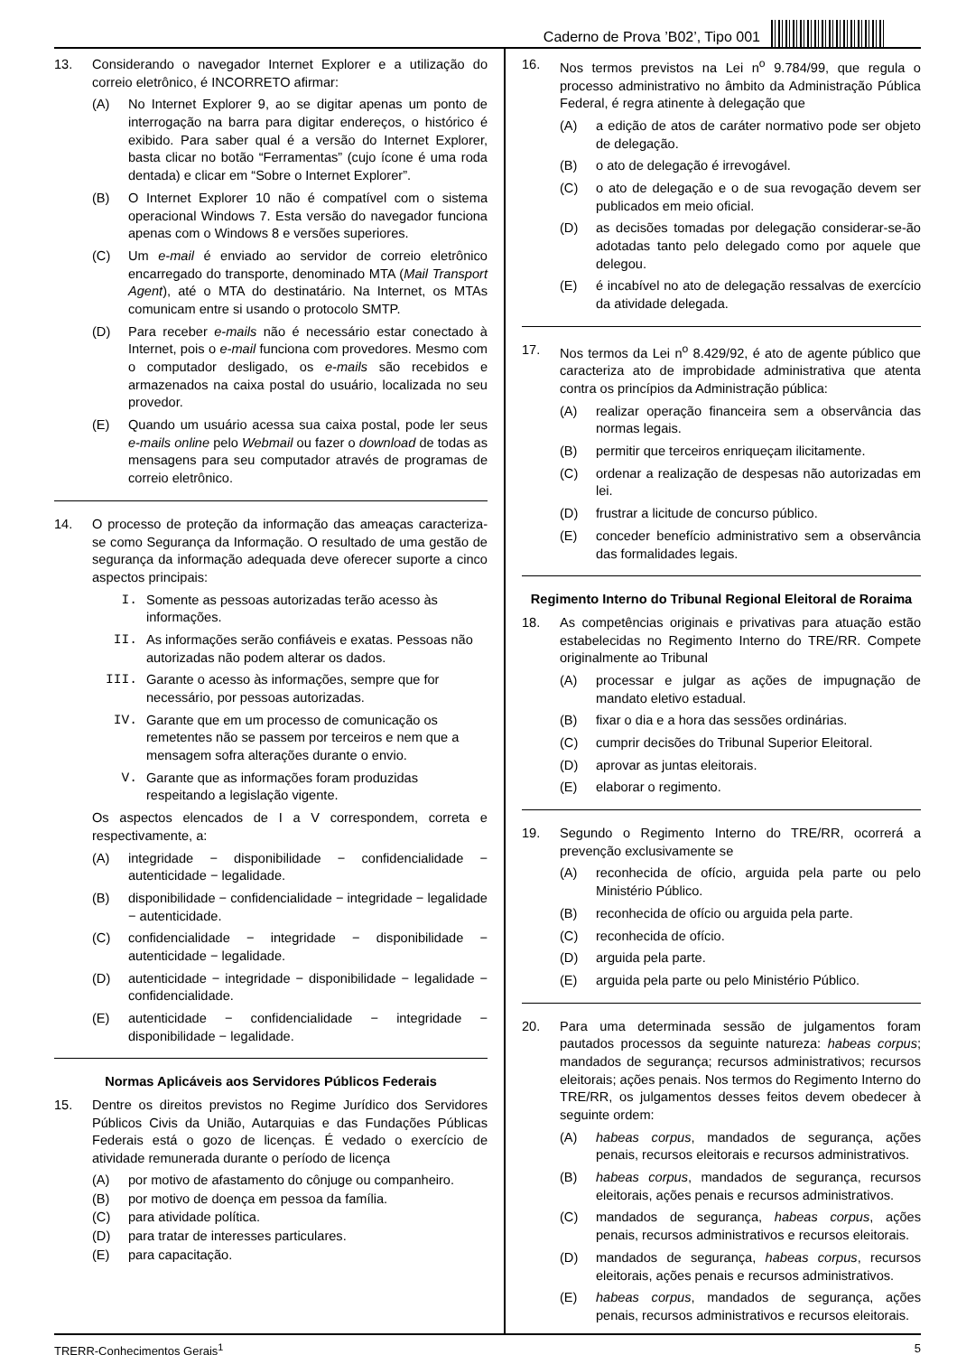Caderno de Prova ’B02’, Tipo 001
13. Considerando o navegador Internet Explorer e a utilização do correio eletrônico, é INCORRETO afirmar:
(A) No Internet Explorer 9, ao se digitar apenas um ponto de interrogação na barra para digitar endereços, o histórico é exibido. Para saber qual é a versão do Internet Explorer, basta clicar no botão “Ferramentas” (cujo ícone é uma roda dentada) e clicar em “Sobre o Internet Explorer”.
(B) O Internet Explorer 10 não é compatível com o sistema operacional Windows 7. Esta versão do navegador funciona apenas com o Windows 8 e versões superiores.
(C) Um e-mail é enviado ao servidor de correio eletrônico encarregado do transporte, denominado MTA (Mail Transport Agent), até o MTA do destinatário. Na Internet, os MTAs comunicam entre si usando o protocolo SMTP.
(D) Para receber e-mails não é necessário estar conectado à Internet, pois o e-mail funciona com provedores. Mesmo com o computador desligado, os e-mails são recebidos e armazenados na caixa postal do usuário, localizada no seu provedor.
(E) Quando um usuário acessa sua caixa postal, pode ler seus e-mails online pelo Webmail ou fazer o download de todas as mensagens para seu computador através de programas de correio eletrônico.
14. O processo de proteção da informação das ameaças caracteriza-se como Segurança da Informação. O resultado de uma gestão de segurança da informação adequada deve oferecer suporte a cinco aspectos principais:
I. Somente as pessoas autorizadas terão acesso às informações.
II. As informações serão confiáveis e exatas. Pessoas não autorizadas não podem alterar os dados.
III. Garante o acesso às informações, sempre que for necessário, por pessoas autorizadas.
IV. Garante que em um processo de comunicação os remetentes não se passem por terceiros e nem que a mensagem sofra alterações durante o envio.
V. Garante que as informações foram produzidas respeitando a legislação vigente.
Os aspectos elencados de I a V correspondem, correta e respectivamente, a:
(A) integridade − disponibilidade − confidencialidade − autenticidade − legalidade.
(B) disponibilidade − confidencialidade − integridade − legalidade − autenticidade.
(C) confidencialidade − integridade − disponibilidade − autenticidade − legalidade.
(D) autenticidade − integridade − disponibilidade − legalidade − confidencialidade.
(E) autenticidade − confidencialidade − integridade − disponibilidade − legalidade.
Normas Aplicáveis aos Servidores Públicos Federais
15. Dentre os direitos previstos no Regime Jurídico dos Servidores Públicos Civis da União, Autarquias e das Fundações Públicas Federais está o gozo de licenças. É vedado o exercício de atividade remunerada durante o período de licença
(A) por motivo de afastamento do cônjuge ou companheiro.
(B) por motivo de doença em pessoa da família.
(C) para atividade política.
(D) para tratar de interesses particulares.
(E) para capacitação.
16. Nos termos previstos na Lei n<sup>o</sup> 9.784/99, que regula o processo administrativo no âmbito da Administração Pública Federal, é regra atinente à delegação que
(A) a edição de atos de caráter normativo pode ser objeto de delegação.
(B) o ato de delegação é irrevogável.
(C) o ato de delegação e o de sua revogação devem ser publicados em meio oficial.
(D) as decisões tomadas por delegação considerar-se-ão adotadas tanto pelo delegado como por aquele que delegou.
(E) é incabível no ato de delegação ressalvas de exercício da atividade delegada.
17. Nos termos da Lei n<sup>o</sup> 8.429/92, é ato de agente público que caracteriza ato de improbidade administrativa que atenta contra os princípios da Administração pública:
(A) realizar operação financeira sem a observância das normas legais.
(B) permitir que terceiros enriqueçam ilicitamente.
(C) ordenar a realização de despesas não autorizadas em lei.
(D) frustrar a licitude de concurso público.
(E) conceder benefício administrativo sem a observância das formalidades legais.
Regimento Interno do Tribunal Regional Eleitoral de Roraima
18. As competências originais e privativas para atuação estão estabelecidas no Regimento Interno do TRE/RR. Compete originalmente ao Tribunal
(A) processar e julgar as ações de impugnação de mandato eletivo estadual.
(B) fixar o dia e a hora das sessões ordinárias.
(C) cumprir decisões do Tribunal Superior Eleitoral.
(D) aprovar as juntas eleitorais.
(E) elaborar o regimento.
19. Segundo o Regimento Interno do TRE/RR, ocorrerá a prevenção exclusivamente se
(A) reconhecida de ofício, arguida pela parte ou pelo Ministério Público.
(B) reconhecida de ofício ou arguida pela parte.
(C) reconhecida de ofício.
(D) arguida pela parte.
(E) arguida pela parte ou pelo Ministério Público.
20. Para uma determinada sessão de julgamentos foram pautados processos da seguinte natureza: habeas corpus; mandados de segurança; recursos administrativos; recursos eleitorais; ações penais. Nos termos do Regimento Interno do TRE/RR, os julgamentos desses feitos devem obedecer à seguinte ordem:
(A) habeas corpus, mandados de segurança, ações penais, recursos eleitorais e recursos administrativos.
(B) habeas corpus, mandados de segurança, recursos eleitorais, ações penais e recursos administrativos.
(C) mandados de segurança, habeas corpus, ações penais, recursos administrativos e recursos eleitorais.
(D) mandados de segurança, habeas corpus, recursos eleitorais, ações penais e recursos administrativos.
(E) habeas corpus, mandados de segurança, ações penais, recursos administrativos e recursos eleitorais.
TRERR-Conhecimentos Gerais<sup>1</sup> 5